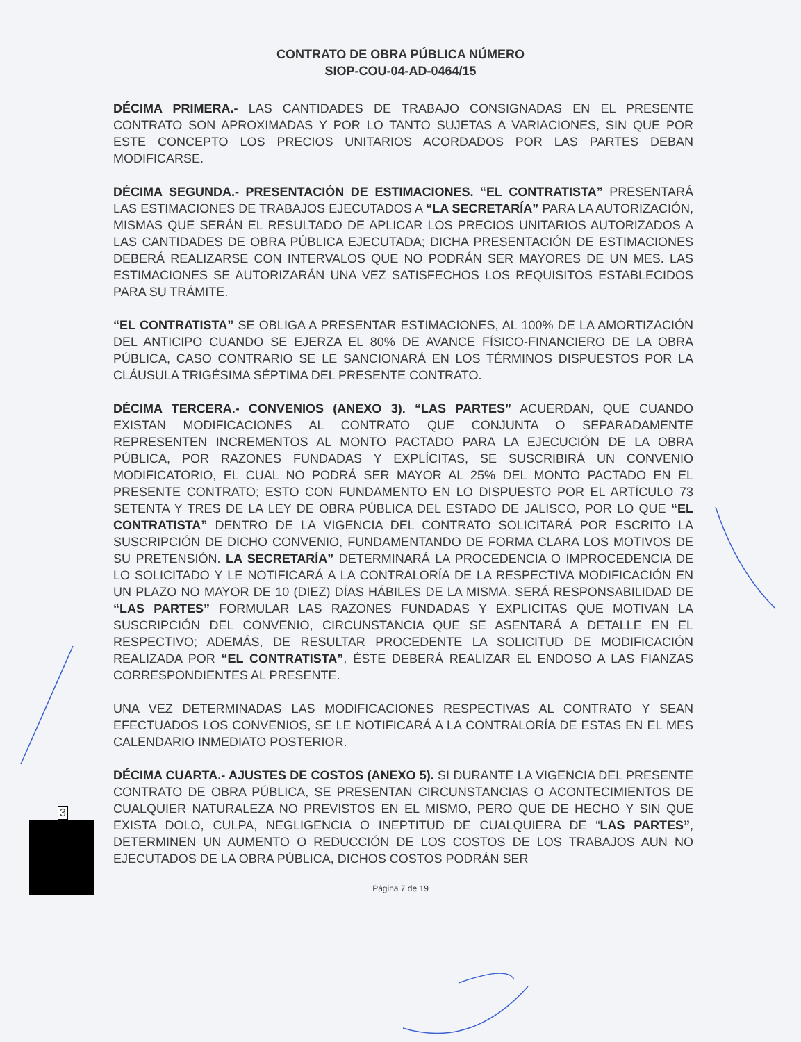CONTRATO DE OBRA PÚBLICA NÚMERO
SIOP-COU-04-AD-0464/15
DÉCIMA PRIMERA.- LAS CANTIDADES DE TRABAJO CONSIGNADAS EN EL PRESENTE CONTRATO SON APROXIMADAS Y POR LO TANTO SUJETAS A VARIACIONES, SIN QUE POR ESTE CONCEPTO LOS PRECIOS UNITARIOS ACORDADOS POR LAS PARTES DEBAN MODIFICARSE.
DÉCIMA SEGUNDA.- PRESENTACIÓN DE ESTIMACIONES. “EL CONTRATISTA” PRESENTARÁ LAS ESTIMACIONES DE TRABAJOS EJECUTADOS A “LA SECRETARÍA” PARA LA AUTORIZACIÓN, MISMAS QUE SERÁN EL RESULTADO DE APLICAR LOS PRECIOS UNITARIOS AUTORIZADOS A LAS CANTIDADES DE OBRA PÚBLICA EJECUTADA; DICHA PRESENTACIÓN DE ESTIMACIONES DEBERÁ REALIZARSE CON INTERVALOS QUE NO PODRÁN SER MAYORES DE UN MES. LAS ESTIMACIONES SE AUTORIZARÁN UNA VEZ SATISFECHOS LOS REQUISITOS ESTABLECIDOS PARA SU TRÁMITE.
“EL CONTRATISTA” SE OBLIGA A PRESENTAR ESTIMACIONES, AL 100% DE LA AMORTIZACIÓN DEL ANTICIPO CUANDO SE EJERZA EL 80% DE AVANCE FÍSICO-FINANCIERO DE LA OBRA PÚBLICA, CASO CONTRARIO SE LE SANCIONARÁ EN LOS TÉRMINOS DISPUESTOS POR LA CLÁUSULA TRIGÉSIMA SÉPTIMA DEL PRESENTE CONTRATO.
DÉCIMA TERCERA.- CONVENIOS (ANEXO 3). “LAS PARTES” ACUERDAN, QUE CUANDO EXISTAN MODIFICACIONES AL CONTRATO QUE CONJUNTA O SEPARADAMENTE REPRESENTEN INCREMENTOS AL MONTO PACTADO PARA LA EJECUCIÓN DE LA OBRA PÚBLICA, POR RAZONES FUNDADAS Y EXPLÍCITAS, SE SUSCRIBIRÁ UN CONVENIO MODIFICATORIO, EL CUAL NO PODRÁ SER MAYOR AL 25% DEL MONTO PACTADO EN EL PRESENTE CONTRATO; ESTO CON FUNDAMENTO EN LO DISPUESTO POR EL ARTÍCULO 73 SETENTA Y TRES DE LA LEY DE OBRA PÚBLICA DEL ESTADO DE JALISCO, POR LO QUE “EL CONTRATISTA” DENTRO DE LA VIGENCIA DEL CONTRATO SOLICITARÁ POR ESCRITO LA SUSCRIPCIÓN DE DICHO CONVENIO, FUNDAMENTANDO DE FORMA CLARA LOS MOTIVOS DE SU PRETENSIÓN. LA SECRETARÍA” DETERMINARÁ LA PROCEDENCIA O IMPROCEDENCIA DE LO SOLICITADO Y LE NOTIFICARÁ A LA CONTRALORÍA DE LA RESPECTIVA MODIFICACIÓN EN UN PLAZO NO MAYOR DE 10 (DIEZ) DÍAS HÁBILES DE LA MISMA. SERÁ RESPONSABILIDAD DE “LAS PARTES” FORMULAR LAS RAZONES FUNDADAS Y EXPLICITAS QUE MOTIVAN LA SUSCRIPCIÓN DEL CONVENIO, CIRCUNSTANCIA QUE SE ASENTARÁ A DETALLE EN EL RESPECTIVO; ADEMÁS, DE RESULTAR PROCEDENTE LA SOLICITUD DE MODIFICACIÓN REALIZADA POR “EL CONTRATISTA”, ÉSTE DEBERÁ REALIZAR EL ENDOSO A LAS FIANZAS CORRESPONDIENTES AL PRESENTE.
UNA VEZ DETERMINADAS LAS MODIFICACIONES RESPECTIVAS AL CONTRATO Y SEAN EFECTUADOS LOS CONVENIOS, SE LE NOTIFICARÁ A LA CONTRALORÍA DE ESTAS EN EL MES CALENDARIO INMEDIATO POSTERIOR.
DÉCIMA CUARTA.- AJUSTES DE COSTOS (ANEXO 5). SI DURANTE LA VIGENCIA DEL PRESENTE CONTRATO DE OBRA PÚBLICA, SE PRESENTAN CIRCUNSTANCIAS O ACONTECIMIENTOS DE CUALQUIER NATURALEZA NO PREVISTOS EN EL MISMO, PERO QUE DE HECHO Y SIN QUE EXISTA DOLO, CULPA, NEGLIGENCIA O INEPTITUD DE CUALQUIERA DE “LAS PARTES”, DETERMINEN UN AUMENTO O REDUCCIÓN DE LOS COSTOS DE LOS TRABAJOS AUN NO EJECUTADOS DE LA OBRA PÚBLICA, DICHOS COSTOS PODRÁN SER
Página 7 de 19
3